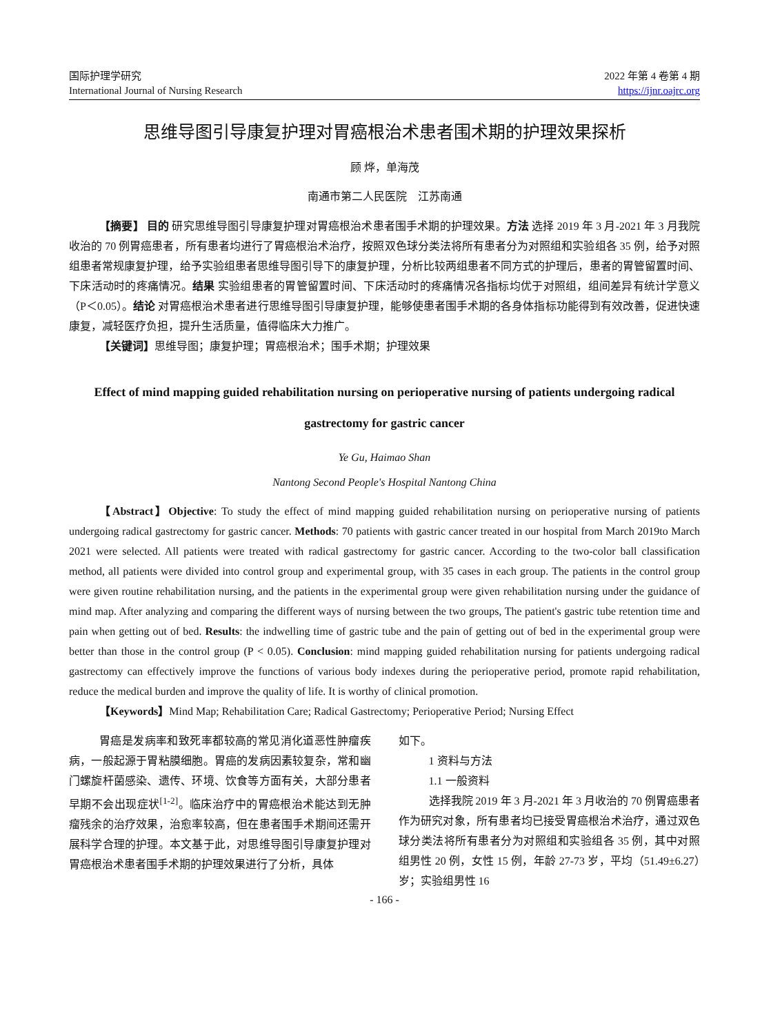国际护理学研究
International Journal of Nursing Research
2022 年第 4 卷第 4 期
https://ijnr.oajrc.org
思维导图引导康复护理对胃癌根治术患者围术期的护理效果探析
顾 烨，单海茂
南通市第二人民医院　江苏南通
【摘要】 目的 研究思维导图引导康复护理对胃癌根治术患者围手术期的护理效果。方法 选择 2019 年 3 月-2021 年 3 月我院收治的 70 例胃癌患者，所有患者均进行了胃癌根治术治疗，按照双色球分类法将所有患者分为对照组和实验组各 35 例，给予对照组患者常规康复护理，给予实验组患者思维导图引导下的康复护理，分析比较两组患者不同方式的护理后，患者的胃管留置时间、下床活动时的疼痛情况。结果 实验组患者的胃管留置时间、下床活动时的疼痛情况各指标均优于对照组，组间差异有统计学意义（P＜0.05）。结论 对胃癌根治术患者进行思维导图引导康复护理，能够使患者围手术期的各身体指标功能得到有效改善，促进快速康复，减轻医疗负担，提升生活质量，值得临床大力推广。
【关键词】思维导图；康复护理；胃癌根治术；围手术期；护理效果
Effect of mind mapping guided rehabilitation nursing on perioperative nursing of patients undergoing radical gastrectomy for gastric cancer
Ye Gu, Haimao Shan
Nantong Second People's Hospital Nantong China
【Abstract】Objective: To study the effect of mind mapping guided rehabilitation nursing on perioperative nursing of patients undergoing radical gastrectomy for gastric cancer. Methods: 70 patients with gastric cancer treated in our hospital from March 2019to March 2021 were selected. All patients were treated with radical gastrectomy for gastric cancer. According to the two-color ball classification method, all patients were divided into control group and experimental group, with 35 cases in each group. The patients in the control group were given routine rehabilitation nursing, and the patients in the experimental group were given rehabilitation nursing under the guidance of mind map. After analyzing and comparing the different ways of nursing between the two groups, The patient's gastric tube retention time and pain when getting out of bed. Results: the indwelling time of gastric tube and the pain of getting out of bed in the experimental group were better than those in the control group (P < 0.05). Conclusion: mind mapping guided rehabilitation nursing for patients undergoing radical gastrectomy can effectively improve the functions of various body indexes during the perioperative period, promote rapid rehabilitation, reduce the medical burden and improve the quality of life. It is worthy of clinical promotion.
【Keywords】Mind Map; Rehabilitation Care; Radical Gastrectomy; Perioperative Period; Nursing Effect
胃癌是发病率和致死率都较高的常见消化道恶性肿瘤疾病，一般起源于胃粘膜细胞。胃癌的发病因素较复杂，常和幽门螺旋杆菌感染、遗传、环境、饮食等方面有关，大部分患者早期不会出现症状<sup>[1-2]</sup>。临床治疗中的胃癌根治术能达到无肿瘤残余的治疗效果，治愈率较高，但在患者围手术期间还需开展科学合理的护理。本文基于此，对思维导图引导康复护理对胃癌根治术患者围手术期的护理效果进行了分析，具体
如下。
1 资料与方法
1.1 一般资料
选择我院 2019 年 3 月-2021 年 3 月收治的 70 例胃癌患者作为研究对象，所有患者均已接受胃癌根治术治疗，通过双色球分类法将所有患者分为对照组和实验组各 35 例，其中对照组男性 20 例，女性 15 例，年龄 27-73 岁，平均（51.49±6.27）岁；实验组男性 16
- 166 -